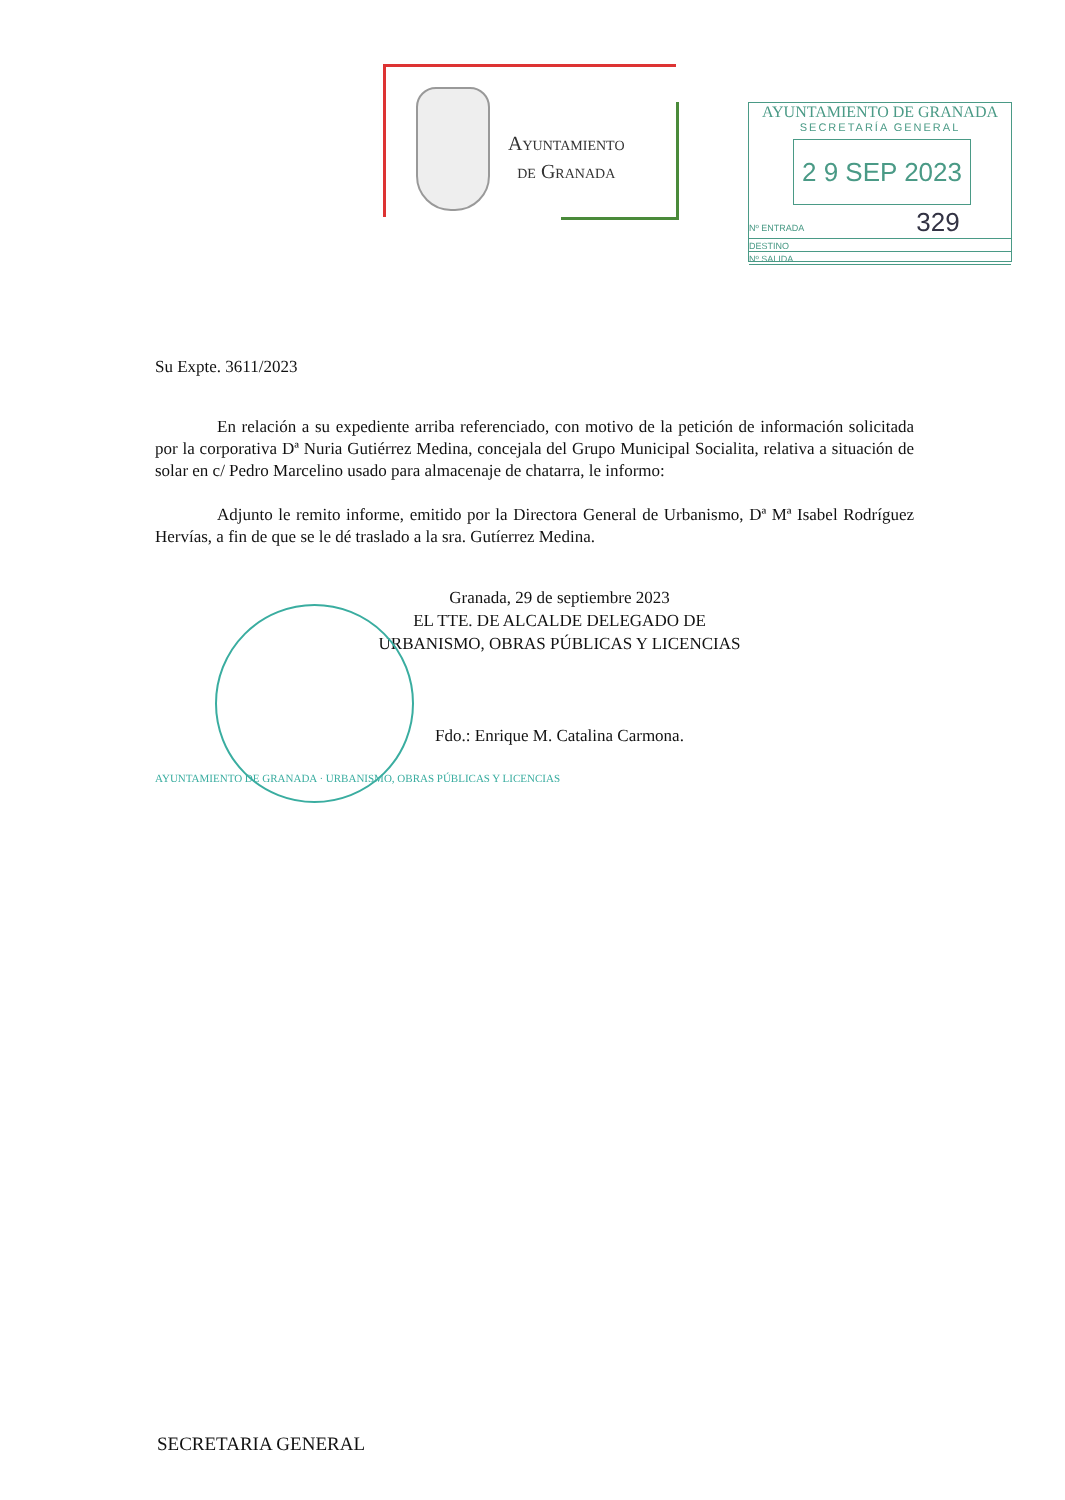Ayuntamiento
de Granada
AYUNTAMIENTO DE GRANADA
SECRETARÍA GENERAL
2 9 SEP 2023
Nº ENTRADA 329
DESTINO
Nº SALIDA
Su Expte. 3611/2023
En relación a su expediente arriba referenciado, con motivo de la petición de información solicitada por la corporativa Dª Nuria Gutiérrez Medina, concejala del Grupo Municipal Socialita, relativa a situación de solar en c/ Pedro Marcelino usado para almacenaje de chatarra, le informo:
Adjunto le remito informe, emitido por la Directora General de Urbanismo, Dª Mª Isabel Rodríguez Hervías, a fin de que se le dé traslado a la sra. Gutíerrez Medina.
Granada, 29 de septiembre 2023
EL TTE. DE ALCALDE DELEGADO DE
URBANISMO, OBRAS PÚBLICAS Y LICENCIAS
Fdo.: Enrique M. Catalina Carmona.
AYUNTAMIENTO DE GRANADA · URBANISMO, OBRAS PÚBLICAS Y LICENCIAS
SECRETARIA GENERAL